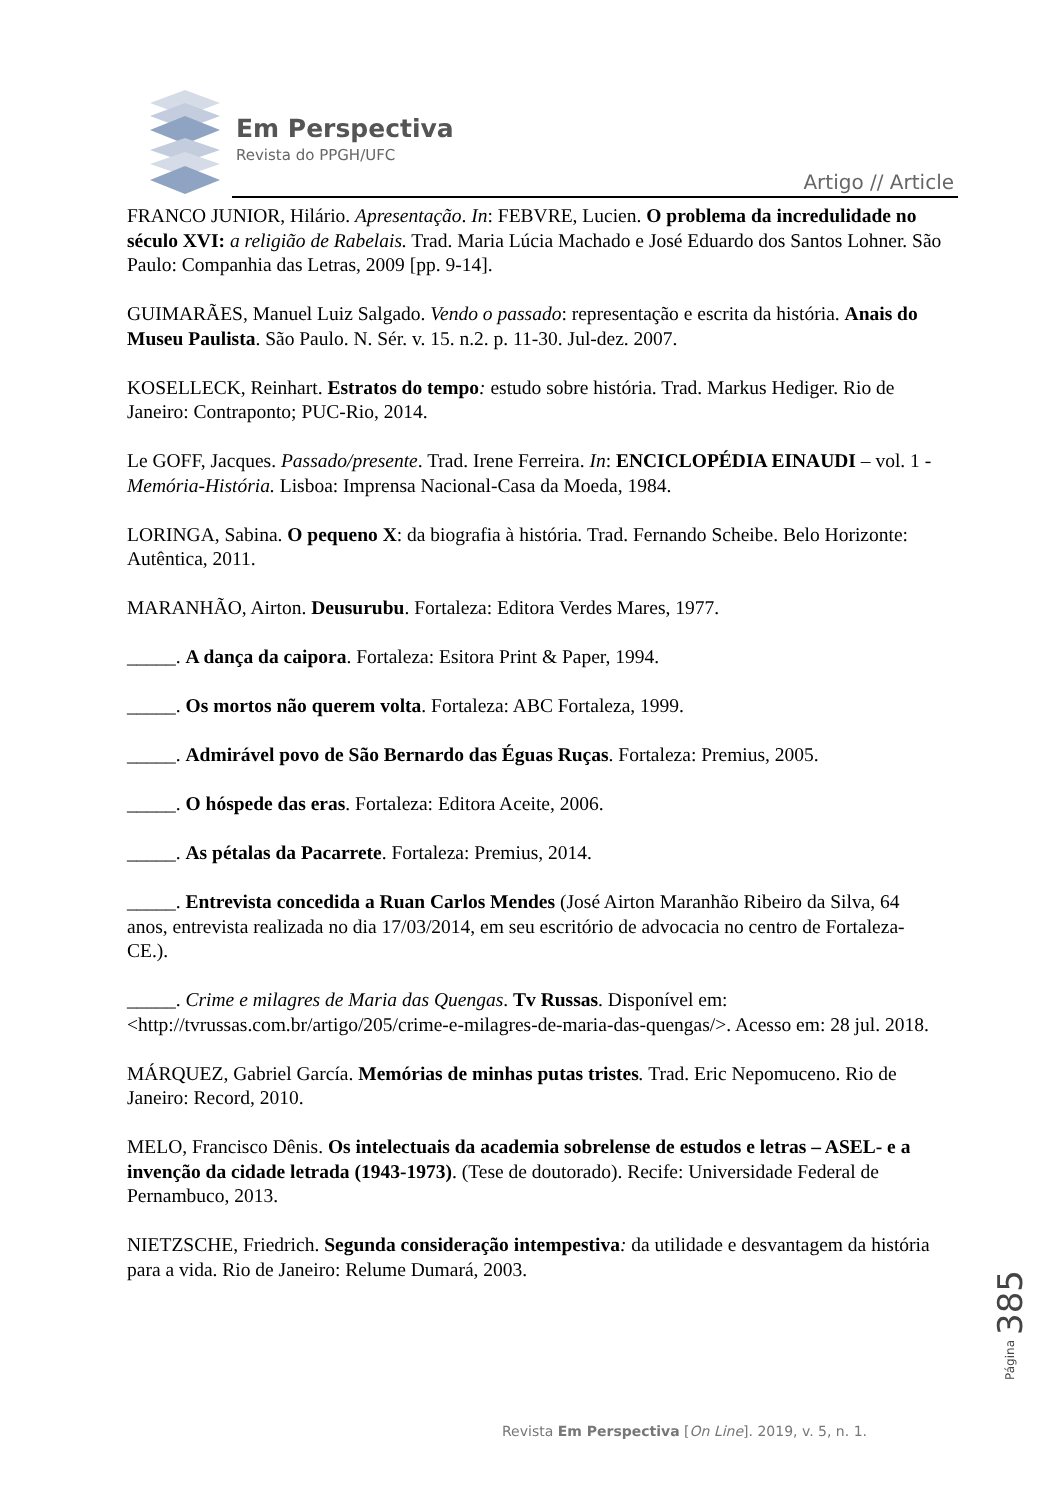Em Perspectiva
Revista do PPGH/UFC
Artigo // Article
FRANCO JUNIOR, Hilário. Apresentação. In: FEBVRE, Lucien. O problema da incredulidade no século XVI: a religião de Rabelais. Trad. Maria Lúcia Machado e José Eduardo dos Santos Lohner. São Paulo: Companhia das Letras, 2009 [pp. 9-14].
GUIMARÃES, Manuel Luiz Salgado. Vendo o passado: representação e escrita da história. Anais do Museu Paulista. São Paulo. N. Sér. v. 15. n.2. p. 11-30. Jul-dez. 2007.
KOSELLECK, Reinhart. Estratos do tempo: estudo sobre história. Trad. Markus Hediger. Rio de Janeiro: Contraponto; PUC-Rio, 2014.
Le GOFF, Jacques. Passado/presente. Trad. Irene Ferreira. In: ENCICLOPÉDIA EINAUDI – vol. 1 - Memória-História. Lisboa: Imprensa Nacional-Casa da Moeda, 1984.
LORINGA, Sabina. O pequeno X: da biografia à história. Trad. Fernando Scheibe. Belo Horizonte: Autêntica, 2011.
MARANHÃO, Airton. Deusurubu. Fortaleza: Editora Verdes Mares, 1977.
_____. A dança da caipora. Fortaleza: Esitora Print & Paper, 1994.
_____. Os mortos não querem volta. Fortaleza: ABC Fortaleza, 1999.
_____. Admirável povo de São Bernardo das Éguas Ruças. Fortaleza: Premius, 2005.
_____. O hóspede das eras. Fortaleza: Editora Aceite, 2006.
_____. As pétalas da Pacarrete. Fortaleza: Premius, 2014.
_____. Entrevista concedida a Ruan Carlos Mendes (José Airton Maranhão Ribeiro da Silva, 64 anos, entrevista realizada no dia 17/03/2014, em seu escritório de advocacia no centro de Fortaleza-CE.).
_____. Crime e milagres de Maria das Quengas. Tv Russas. Disponível em: <http://tvrussas.com.br/artigo/205/crime-e-milagres-de-maria-das-quengas/>. Acesso em: 28 jul. 2018.
MÁRQUEZ, Gabriel García. Memórias de minhas putas tristes. Trad. Eric Nepomuceno. Rio de Janeiro: Record, 2010.
MELO, Francisco Dênis. Os intelectuais da academia sobrelense de estudos e letras – ASEL- e a invenção da cidade letrada (1943-1973). (Tese de doutorado). Recife: Universidade Federal de Pernambuco, 2013.
NIETZSCHE, Friedrich. Segunda consideração intempestiva: da utilidade e desvantagem da história para a vida. Rio de Janeiro: Relume Dumará, 2003.
Página 385
Revista Em Perspectiva [On Line]. 2019, v. 5, n. 1.